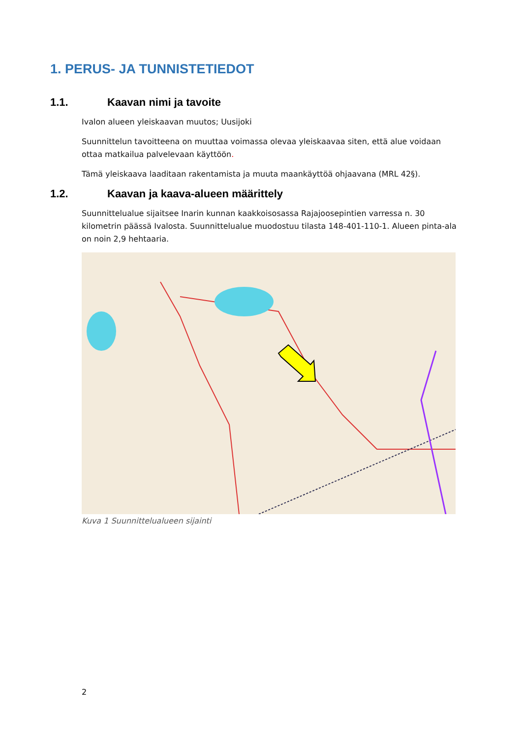1. PERUS- JA TUNNISTETIEDOT
1.1. Kaavan nimi ja tavoite
Ivalon alueen yleiskaavan muutos; Uusijoki
Suunnittelun tavoitteena on muuttaa voimassa olevaa yleiskaavaa siten, että alue voidaan ottaa matkailua palvelevaan käyttöön.
Tämä yleiskaava laaditaan rakentamista ja muuta maankäyttöä ohjaavana (MRL 42§).
1.2. Kaavan ja kaava-alueen määrittely
Suunnittelualue sijaitsee Inarin kunnan kaakkoisosassa Rajajoosepintien varressa n. 30 kilometrin päässä Ivalosta. Suunnittelualue muodostuu tilasta 148-401-110-1. Alueen pinta-ala on noin 2,9 hehtaaria.
Kuva 1 Suunnittelualueen sijainti
2